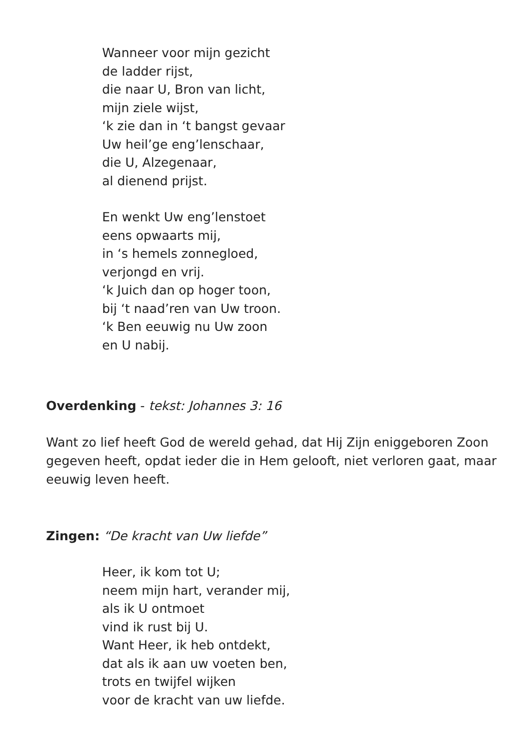Wanneer voor mijn gezicht
de ladder rijst,
die naar U, Bron van licht,
mijn ziele wijst,
‘k zie dan in ‘t bangst gevaar
Uw heil’ge eng’lenschaar,
die U, Alzegenaar,
al dienend prijst.
En wenkt Uw eng’lenstoet
eens opwaarts mij,
in ‘s hemels zonnegloed,
verjongd en vrij.
‘k Juich dan op hoger toon,
bij ‘t naad’ren van Uw troon.
‘k Ben eeuwig nu Uw zoon
en U nabij.
Overdenking - tekst: Johannes 3: 16
Want zo lief heeft God de wereld gehad, dat Hij Zijn eniggeboren Zoon gegeven heeft, opdat ieder die in Hem gelooft, niet verloren gaat, maar eeuwig leven heeft.
Zingen: “De kracht van Uw liefde”
Heer, ik kom tot U;
neem mijn hart, verander mij,
als ik U ontmoet
vind ik rust bij U.
Want Heer, ik heb ontdekt,
dat als ik aan uw voeten ben,
trots en twijfel wijken
voor de kracht van uw liefde.